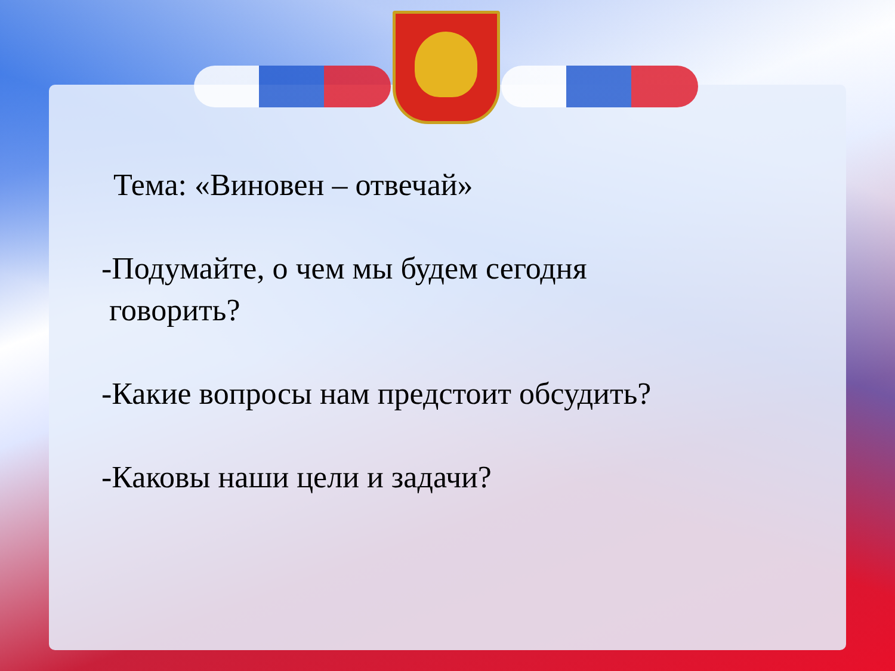Тема: «Виновен – отвечай»
-Подумайте, о чем мы будем сегодня
говорить?
-Какие вопросы нам предстоит обсудить?
-Каковы наши цели и задачи?